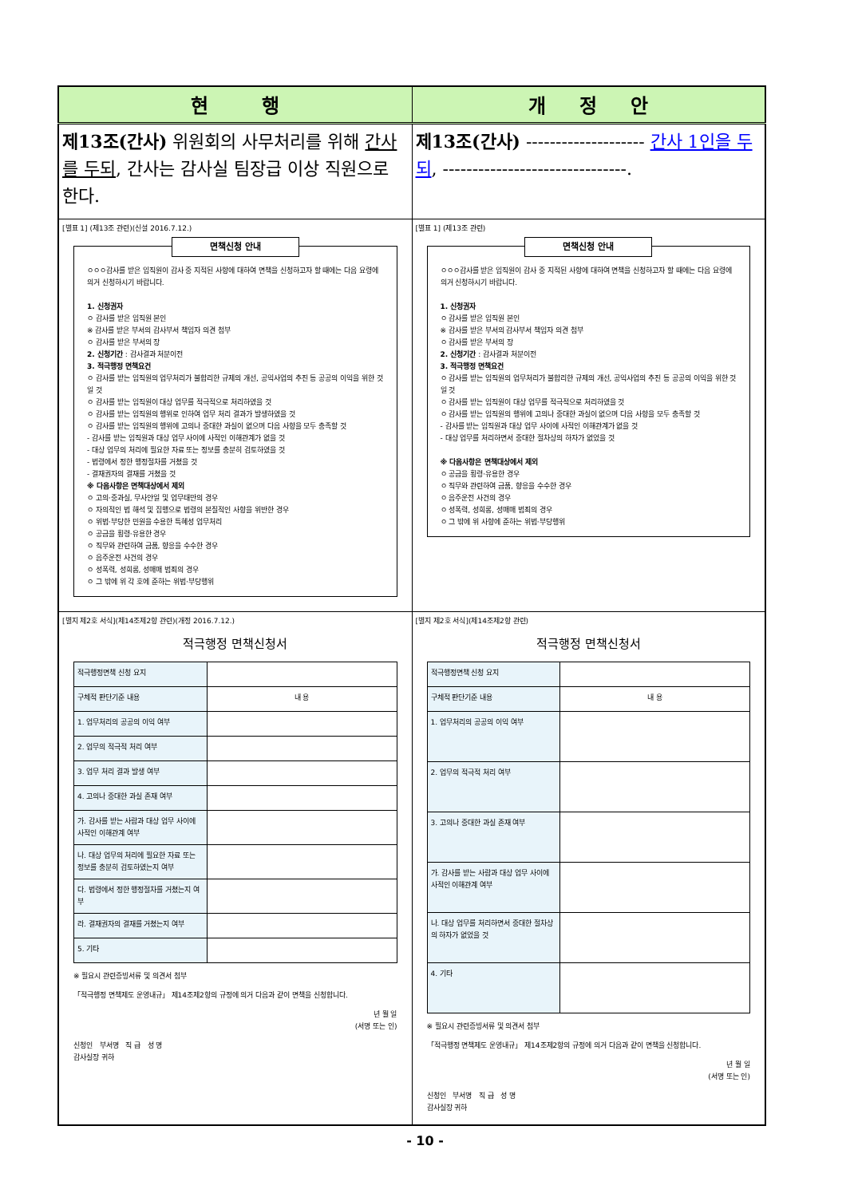| 현 행 | 개 정 안 |
| --- | --- |
| 제13조(간사) 위원회의 사무처리를 위해 간사를 두되 , 간사는 감사실 팀장급 이상 직원으로 한다. | 제13조(간사) -------------------- 간사 1인을 두되 , -------------------------------. |
| [별표 1] (제13조 관련)(신설 2016.7.12.) 면책신청 안내 ㅇㅇㅇ감사를 받은 임직원이 감사 중 지적된 사항에 대하여 면책을 신청하고자 할 때에는 다음 요령에 의거 신청하시기 바랍니다. 1. 신청권자 ㅇ 감사를 받은 임직원 본인 ※ 감사를 받은 부서의 감사부서 책임자 의견 첨부 ㅇ 감사를 받은 부서의 장 2. 신청기간 : 감사결과 처분이전 3. 적극행정 면책요건 ㅇ 감사를 받는 임직원의 업무처리가 불합리한 규제의 개선, 공익사업의 추진 등 공공의 이익을 위한 것일 것 ㅇ 감사를 받는 임직원이 대상 업무를 적극적으로 처리하였을 것 ㅇ 감사를 받는 임직원의 행위로 인하여 업무 처리 결과가 발생하였을 것 ㅇ 감사를 받는 임직원의 행위에 고의나 중대한 과실이 없으며 다음 사항을 모두 충족할 것 - 감사를 받는 임직원과 대상 업무 사이에 사적인 이해관계가 없을 것 - 대상 업무의 처리에 필요한 자료 또는 정보를 충분히 검토하였을 것 - 법령에서 정한 행정절차를 거쳤을 것 - 결재권자의 결재를 거쳤을 것 ※ 다음사항은 면책대상에서 제외 ㅇ 고의·중과실, 무사안일 및 업무태만의 경우 ㅇ 자의적인 법 해석 및 집행으로 법령의 본질적인 사항을 위반한 경우 ㅇ 위법·부당한 민원을 수용한 특혜성 업무처리 ㅇ 공금을 횡령·유용한 경우 ㅇ 직무와 관련하여 금품, 향응을 수수한 경우 ㅇ 음주운전 사건의 경우 ㅇ 성폭력, 성희롱, 성매매 범죄의 경우 ㅇ 그 밖에 위 각 호에 준하는 위법·부당행위 | [별표 1] (제13조 관련) 면책신청 안내 ㅇㅇㅇ감사를 받은 임직원이 감사 중 지적된 사항에 대하여 면책을 신청하고자 할 때에는 다음 요령에 의거 신청하시기 바랍니다. 1. 신청권자 ㅇ 감사를 받은 임직원 본인 ※ 감사를 받은 부서의 감사부서 책임자 의견 첨부 ㅇ 감사를 받은 부서의 장 2. 신청기간 : 감사결과 처분이전 3. 적극행정 면책요건 ㅇ 감사를 받는 임직원의 업무처리가 불합리한 규제의 개선, 공익사업의 추진 등 공공의 이익을 위한 것일 것 ㅇ 감사를 받는 임직원이 대상 업무를 적극적으로 처리하였을 것 ㅇ 감사를 받는 임직원의 행위에 고의나 중대한 과실이 없으며 다음 사항을 모두 충족할 것 - 감사를 받는 임직원과 대상 업무 사이에 사적인 이해관계가 없을 것 - 대상 업무를 처리하면서 중대한 절차상의 하자가 없었을 것 ※ 다음사항은 면책대상에서 제외 ㅇ 공금을 횡령·유용한 경우 ㅇ 직무와 관련하여 금품, 향응을 수수한 경우 ㅇ 음주운전 사건의 경우 ㅇ 성폭력, 성희롱, 성매매 범죄의 경우 ㅇ 그 밖에 위 사항에 준하는 위법·부당행위 |
| [별지 제2호 서식](제14조제2항 관련)(개정 2016.7.12.) 적극행정 면책신청서 / 적극행정면책 신청 요지 / / / 구체적 판단기준 내용 / 내 용 / / 1. 업무처리의 공공의 이익 여부 / / / 2. 업무의 적극적 처리 여부 / / / 3. 업무 처리 결과 발생 여부 / / / 4. 고의나 중대한 과실 존재 여부 / / / 가. 감사를 받는 사람과 대상 업무 사이에 사적인 이해관계 여부 / / / 나. 대상 업무의 처리에 필요한 자료 또는 정보를 충분히 검토하였는지 여부 / / / 다. 법령에서 정한 행정절차를 거쳤는지 여부 / / / 라. 결재권자의 결재를 거쳤는지 여부 / / / 5. 기타 / / ※ 필요시 관련증빙서류 및 의견서 첨부 「적극행정 면책제도 운영내규」 제14조제2항의 규정에 의거 다음과 같이 면책을 신청합니다. 년 월 일 (서명 또는 인) 신청인 부서명 직 급 성 명 감사실장 귀하 | [별지 제2호 서식](제14조제2항 관련) 적극행정 면책신청서 / 적극행정면책 신청 요지 / / / 구체적 판단기준 내용 / 내 용 / / 1. 업무처리의 공공의 이익 여부 / / / 2. 업무의 적극적 처리 여부 / / / 3. 고의나 중대한 과실 존재 여부 / / / 가. 감사를 받는 사람과 대상 업무 사이에 사적인 이해관계 여부 / / / 나. 대상 업무를 처리하면서 중대한 절차상의 하자가 없었을 것 / / / 4. 기타 / / ※ 필요시 관련증빙서류 및 의견서 첨부 「적극행정 면책제도 운영내규」 제14조제2항의 규정에 의거 다음과 같이 면책을 신청합니다. 년 월 일 (서명 또는 인) 신청인 부서명 직 급 성 명 감사실장 귀하 |
- 10 -